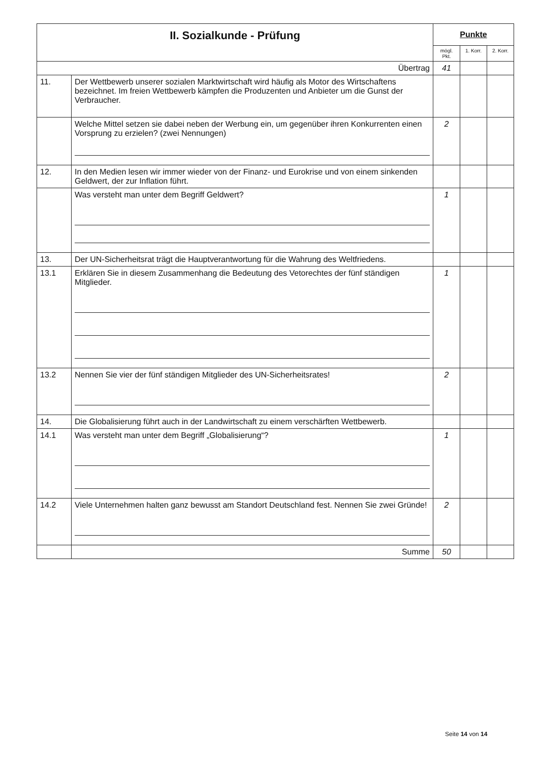| II. Sozialkunde - Prüfung | | Punkte | | |
| | | mögl. Pkt. | 1. Korr. | 2. Korr. |
| Übertrag | | 41 | | |
| 11. | Der Wettbewerb unserer sozialen Marktwirtschaft wird häufig als Motor des Wirtschaftens bezeichnet. Im freien Wettbewerb kämpfen die Produzenten und Anbieter um die Gunst der Verbraucher. | | | |
| | Welche Mittel setzen sie dabei neben der Werbung ein, um gegenüber ihren Konkurrenten einen Vorsprung zu erzielen? (zwei Nennungen) | 2 | | |
| 12. | In den Medien lesen wir immer wieder von der Finanz- und Eurokrise und von einem sinkenden Geldwert, der zur Inflation führt. | | | |
| | Was versteht man unter dem Begriff Geldwert? | 1 | | |
| 13. | Der UN-Sicherheitsrat trägt die Hauptverantwortung für die Wahrung des Weltfriedens. | | | |
| 13.1 | Erklären Sie in diesem Zusammenhang die Bedeutung des Vetorechtes der fünf ständigen Mitglieder. | 1 | | |
| 13.2 | Nennen Sie vier der fünf ständigen Mitglieder des UN-Sicherheitsrates! | 2 | | |
| 14. | Die Globalisierung führt auch in der Landwirtschaft zu einem verschärften Wettbewerb. | | | |
| 14.1 | Was versteht man unter dem Begriff „Globalisierung“? | 1 | | |
| 14.2 | Viele Unternehmen halten ganz bewusst am Standort Deutschland fest. Nennen Sie zwei Gründe! | 2 | | |
| | Summe | 50 | | |
Seite 14 von 14